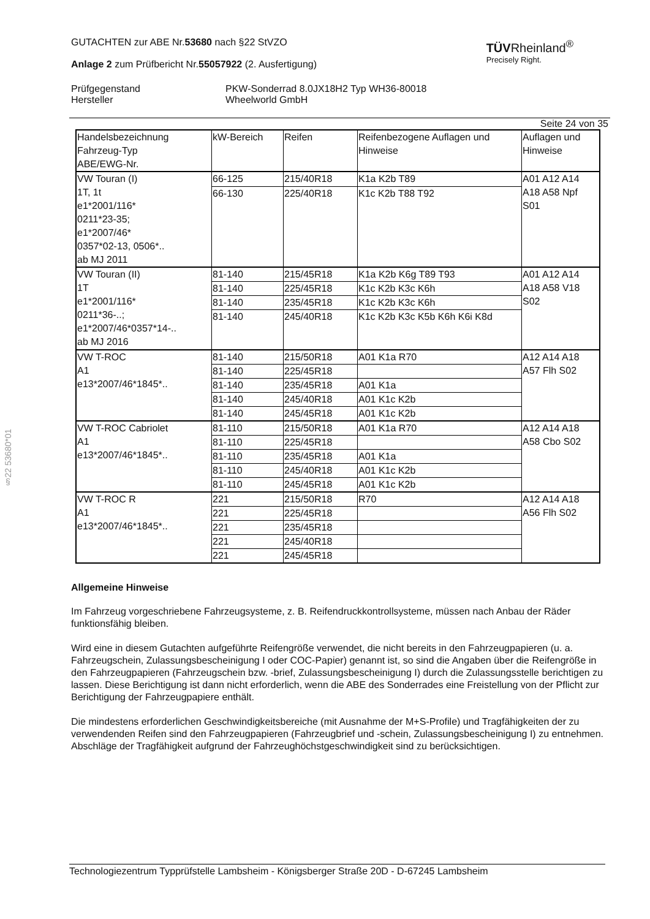GUTACHTEN zur ABE Nr.53680 nach §22 StVZO
Anlage 2 zum Prüfbericht Nr.55057922 (2. Ausfertigung)
TÜVRheinland<sup>®</sup>
Precisely Right.
Prüfgegenstand
Hersteller
PKW-Sonderrad 8.0JX18H2 Typ WH36-80018
Wheelworld GmbH
Seite 24 von 35
| Handelsbezeichnung Fahrzeug-Typ ABE/EWG-Nr. | kW-Bereich | Reifen | Reifenbezogene Auflagen und Hinweise | Auflagen und Hinweise |
| VW Touran (I) 1T, 1t e1*2001/116* 0211*23-35; e1*2007/46* 0357*02-13, 0506*.. ab MJ 2011 | 66-125 | 215/40R18 | K1a K2b T89 | A01 A12 A14 A18 A58 Npf S01 |
| | 66-130 | 225/40R18 | K1c K2b T88 T92 | |
| VW Touran (II) 1T e1*2001/116* 0211*36-..; e1*2007/46*0357*14-.. ab MJ 2016 | 81-140 | 215/45R18 | K1a K2b K6g T89 T93 | A01 A12 A14 A18 A58 V18 S02 |
| | 81-140 | 225/45R18 | K1c K2b K3c K6h | |
| | 81-140 | 235/45R18 | K1c K2b K3c K6h | |
| | 81-140 | 245/40R18 | K1c K2b K3c K5b K6h K6i K8d | |
| VW T-ROC A1 e13*2007/46*1845*.. | 81-140 | 215/50R18 | A01 K1a R70 | A12 A14 A18 A57 Flh S02 |
| | 81-140 | 225/45R18 | | |
| | 81-140 | 235/45R18 | A01 K1a | |
| | 81-140 | 245/40R18 | A01 K1c K2b | |
| | 81-140 | 245/45R18 | A01 K1c K2b | |
| VW T-ROC Cabriolet A1 e13*2007/46*1845*.. | 81-110 | 215/50R18 | A01 K1a R70 | A12 A14 A18 A58 Cbo S02 |
| | 81-110 | 225/45R18 | | |
| | 81-110 | 235/45R18 | A01 K1a | |
| | 81-110 | 245/40R18 | A01 K1c K2b | |
| | 81-110 | 245/45R18 | A01 K1c K2b | |
| VW T-ROC R A1 e13*2007/46*1845*.. | 221 | 215/50R18 | R70 | A12 A14 A18 A56 Flh S02 |
| | 221 | 225/45R18 | | |
| | 221 | 235/45R18 | | |
| | 221 | 245/40R18 | | |
| | 221 | 245/45R18 | | |
Allgemeine Hinweise
Im Fahrzeug vorgeschriebene Fahrzeugsysteme, z. B. Reifendruckkontrollsysteme, müssen nach Anbau der Räder funktionsfähig bleiben.
Wird eine in diesem Gutachten aufgeführte Reifengröße verwendet, die nicht bereits in den Fahrzeugpapieren (u. a. Fahrzeugschein, Zulassungsbescheinigung I oder COC-Papier) genannt ist, so sind die Angaben über die Reifengröße in den Fahrzeugpapieren (Fahrzeugschein bzw. -brief, Zulassungsbescheinigung I) durch die Zulassungsstelle berichtigen zu lassen. Diese Berichtigung ist dann nicht erforderlich, wenn die ABE des Sonderrades eine Freistellung von der Pflicht zur Berichtigung der Fahrzeugpapiere enthält.
Die mindestens erforderlichen Geschwindigkeitsbereiche (mit Ausnahme der M+S-Profile) und Tragfähigkeiten der zu verwendenden Reifen sind den Fahrzeugpapieren (Fahrzeugbrief und -schein, Zulassungsbescheinigung I) zu entnehmen. Abschläge der Tragfähigkeit aufgrund der Fahrzeughöchstgeschwindigkeit sind zu berücksichtigen.
§22 53680*01
Technologiezentrum Typprüfstelle Lambsheim - Königsberger Straße 20D - D-67245 Lambsheim